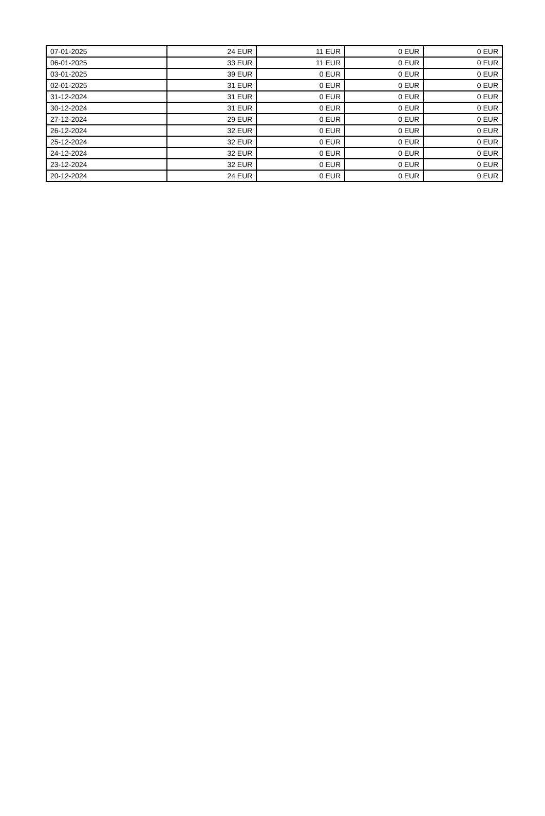| 07-01-2025 | 24 EUR | 11 EUR | 0 EUR | 0 EUR |
| 06-01-2025 | 33 EUR | 11 EUR | 0 EUR | 0 EUR |
| 03-01-2025 | 39 EUR | 0 EUR | 0 EUR | 0 EUR |
| 02-01-2025 | 31 EUR | 0 EUR | 0 EUR | 0 EUR |
| 31-12-2024 | 31 EUR | 0 EUR | 0 EUR | 0 EUR |
| 30-12-2024 | 31 EUR | 0 EUR | 0 EUR | 0 EUR |
| 27-12-2024 | 29 EUR | 0 EUR | 0 EUR | 0 EUR |
| 26-12-2024 | 32 EUR | 0 EUR | 0 EUR | 0 EUR |
| 25-12-2024 | 32 EUR | 0 EUR | 0 EUR | 0 EUR |
| 24-12-2024 | 32 EUR | 0 EUR | 0 EUR | 0 EUR |
| 23-12-2024 | 32 EUR | 0 EUR | 0 EUR | 0 EUR |
| 20-12-2024 | 24 EUR | 0 EUR | 0 EUR | 0 EUR |